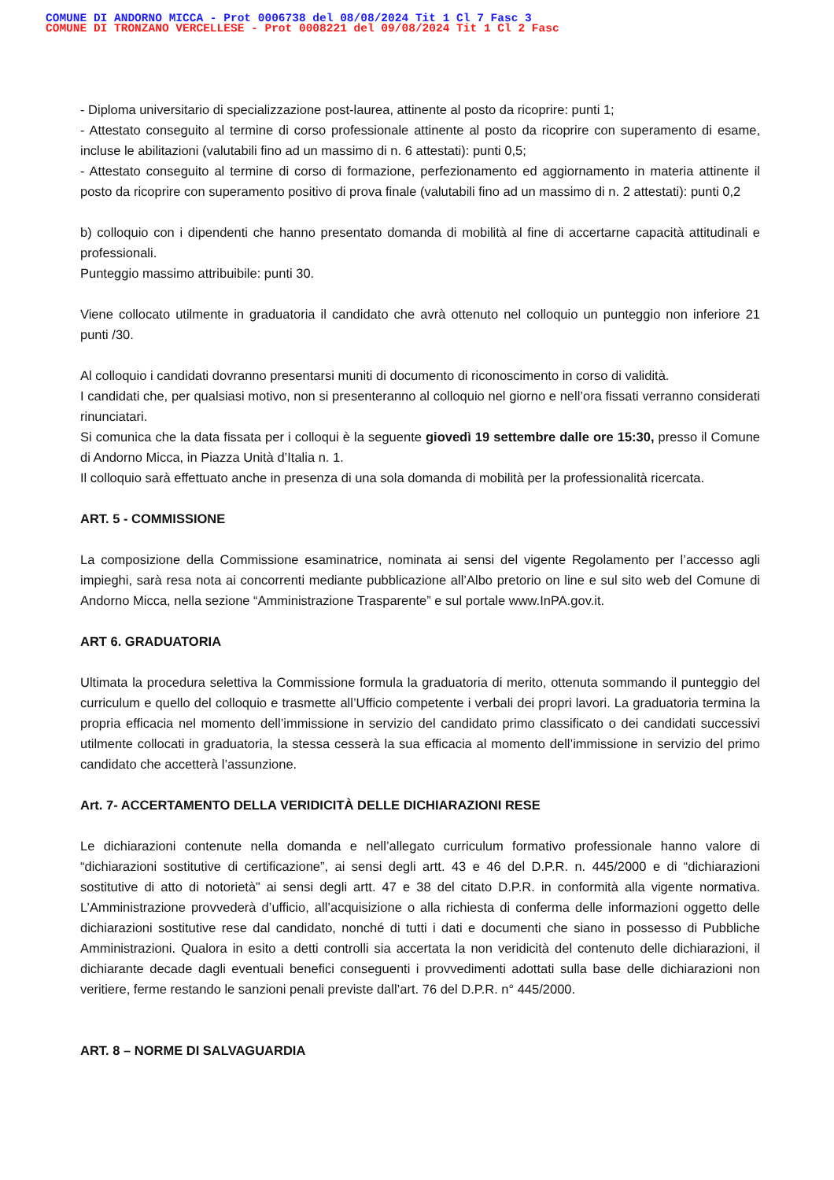COMUNE DI ANDORNO MICCA - Prot 0006738 del 08/08/2024 Tit 1 Cl 7 Fasc 3
COMUNE DI TRONZANO VERCELLESE - Prot 0008221 del 09/08/2024 Tit 1 Cl 2 Fasc
- Diploma universitario di specializzazione post-laurea, attinente al posto da ricoprire: punti 1;
- Attestato conseguito al termine di corso professionale attinente al posto da ricoprire con superamento di esame, incluse le abilitazioni (valutabili fino ad un massimo di n. 6 attestati): punti 0,5;
- Attestato conseguito al termine di corso di formazione, perfezionamento ed aggiornamento in materia attinente il posto da ricoprire con superamento positivo di prova finale (valutabili fino ad un massimo di n. 2 attestati): punti 0,2
b) colloquio con i dipendenti che hanno presentato domanda di mobilità al fine di accertarne capacità attitudinali e professionali.
Punteggio massimo attribuibile: punti 30.
Viene collocato utilmente in graduatoria il candidato che avrà ottenuto nel colloquio un punteggio non inferiore 21 punti /30.
Al colloquio i candidati dovranno presentarsi muniti di documento di riconoscimento in corso di validità.
I candidati che, per qualsiasi motivo, non si presenteranno al colloquio nel giorno e nell’ora fissati verranno considerati rinunciatari.
Si comunica che la data fissata per i colloqui è la seguente giovedì 19 settembre dalle ore 15:30, presso il Comune di Andorno Micca, in Piazza Unità d’Italia n. 1.
Il colloquio sarà effettuato anche in presenza di una sola domanda di mobilità per la professionalità ricercata.
ART. 5 - COMMISSIONE
La composizione della Commissione esaminatrice, nominata ai sensi del vigente Regolamento per l’accesso agli impieghi, sarà resa nota ai concorrenti mediante pubblicazione all’Albo pretorio on line e sul sito web del Comune di Andorno Micca, nella sezione “Amministrazione Trasparente” e sul portale www.InPA.gov.it.
ART 6. GRADUATORIA
Ultimata la procedura selettiva la Commissione formula la graduatoria di merito, ottenuta sommando il punteggio del curriculum e quello del colloquio e trasmette all’Ufficio competente i verbali dei propri lavori. La graduatoria termina la propria efficacia nel momento dell’immissione in servizio del candidato primo classificato o dei candidati successivi utilmente collocati in graduatoria, la stessa cesserà la sua efficacia al momento dell’immissione in servizio del primo candidato che accetterà l’assunzione.
Art. 7- ACCERTAMENTO DELLA VERIDICITÀ DELLE DICHIARAZIONI RESE
Le dichiarazioni contenute nella domanda e nell’allegato curriculum formativo professionale hanno valore di “dichiarazioni sostitutive di certificazione”, ai sensi degli artt. 43 e 46 del D.P.R. n. 445/2000 e di “dichiarazioni sostitutive di atto di notorietà” ai sensi degli artt. 47 e 38 del citato D.P.R. in conformità alla vigente normativa. L’Amministrazione provvederà d’ufficio, all’acquisizione o alla richiesta di conferma delle informazioni oggetto delle dichiarazioni sostitutive rese dal candidato, nonché di tutti i dati e documenti che siano in possesso di Pubbliche Amministrazioni. Qualora in esito a detti controlli sia accertata la non veridicità del contenuto delle dichiarazioni, il dichiarante decade dagli eventuali benefici conseguenti i provvedimenti adottati sulla base delle dichiarazioni non veritiere, ferme restando le sanzioni penali previste dall’art. 76 del D.P.R. n° 445/2000.
ART. 8 – NORME DI SALVAGUARDIA